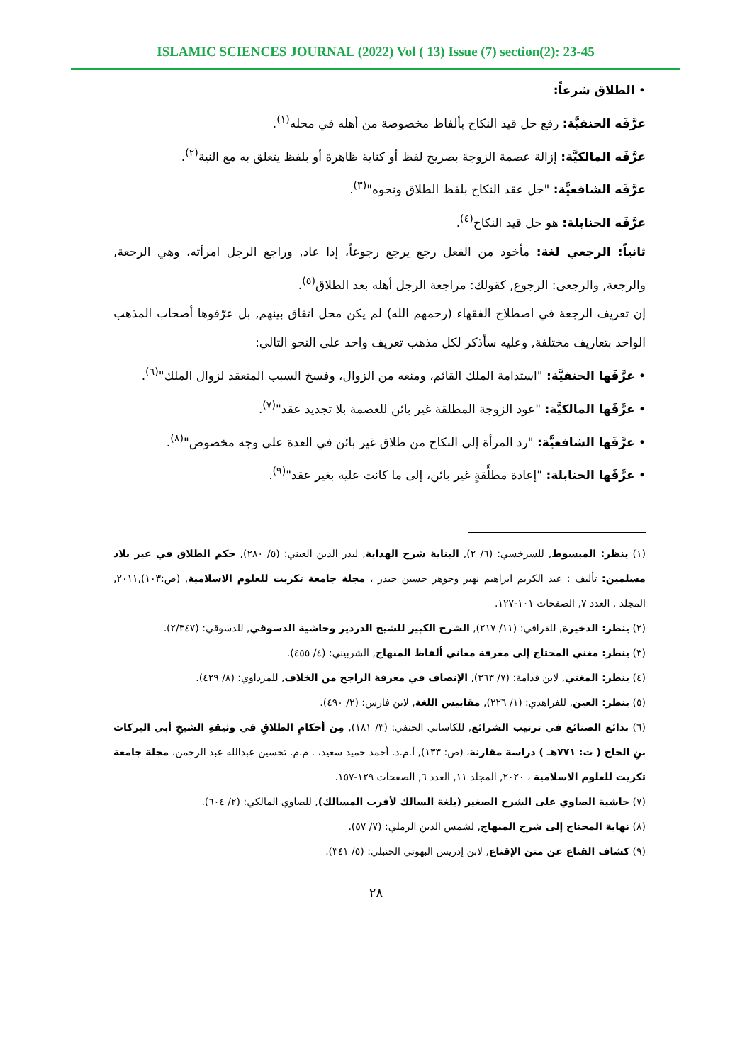ISLAMIC SCIENCES JOURNAL (2022) Vol ( 13) Issue (7) section(2): 23-45
• الطلاق شرعاً:
عرَّفَه الحنفيَّة: رفع حل قيد النكاح بألفاظ مخصوصة من أهله في محله<sup>(١)</sup>.
عرَّفَه المالكيَّة: إزالة عصمة الزوجة بصريح لفظ أو كناية ظاهرة أو بلفظ يتعلق به مع النية<sup>(٢)</sup>.
عرَّفَه الشافعيَّة: "حل عقد النكاح بلفظ الطلاق ونحوه"<sup>(٣)</sup>.
عرَّفَه الحنابلة: هو حل قيد النكاح<sup>(٤)</sup>.
ثانياً: الرجعي لغة: مأخوذ من الفعل رجع يرجع رجوعاً، إذا عاد, وراجع الرجل امرأته، وهي الرجعة, والرجعة, والرجعى: الرجوع, كقولك: مراجعة الرجل أهله بعد الطلاق<sup>(٥)</sup>.
إن تعريف الرجعة في اصطلاح الفقهاء (رحمهم الله) لم يكن محل اتفاق بينهم, بل عرّفوها أصحاب المذهب الواحد بتعاريف مختلفة, وعليه سأذكر لكل مذهب تعريف واحد على النحو التالي:
• عرَّفَها الحنفيَّة: "استدامة الملك القائم، ومنعه من الزوال، وفسخ السبب المنعقد لزوال الملك"<sup>(٦)</sup>.
• عرَّفَها المالكيَّة: "عود الزوجة المطلقة غير بائن للعصمة بلا تجديد عقد"<sup>(٧)</sup>.
• عرَّفَها الشافعيَّة: "رد المرأة إلى النكاح من طلاق غير بائن في العدة على وجه مخصوص"<sup>(٨)</sup>.
• عرَّفَها الحنابلة: "إعادة مطلَّقةٍ غير بائن، إلى ما كانت عليه بغير عقد"<sup>(٩)</sup>.
(١) ينظر: المبسوط, للسرخسي: (٦/ ٢), البناية شرح الهداية, لبدر الدين العيني: (٥/ ٢٨٠), حكم الطلاق في غير بلاد مسلمين: تأليف : عبد الكريم ابراهيم نهير وجوهر حسين حيدر ، مجلة جامعة تكريت للعلوم الاسلامية, (ص:١٠٣),٢٠١١, المجلد , العدد ٧, الصفحات ١٠١-١٢٧.
(٢) ينظر: الذخيرة, للقرافي: (١١/ ٢١٧), الشرح الكبير للشيخ الدردير وحاشية الدسوقي, للدسوقي: (٢/٣٤٧).
(٣) ينظر: مغني المحتاج إلى معرفة معاني ألفاظ المنهاج, الشربيني: (٤/ ٤٥٥).
(٤) ينظر: المغني, لابن قدامة: (٧/ ٣٦٣), الإنصاف في معرفة الراجح من الخلاف, للمرداوي: (٨/ ٤٢٩).
(٥) ينظر: العين, للفراهدي: (١/ ٢٢٦), مقاييس اللغة, لابن فارس: (٢/ ٤٩٠).
(٦) بدائع الصنائع في ترتيب الشرائع, للكاساني الحنفي: (٣/ ١٨١), مِن أحكامِ الطلاقِ في وثيقةِ الشيخِ أبي البركات بنِ الحاج ( ت: ٧٧١هـ ) دراسة مقارنة، (ص: ١٣٣), أ.م.د. أحمد حميد سعيد، . م.م. تحسين عبدالله عبد الرحمن، مجلة جامعة تكريت للعلوم الاسلامية ، ٢٠٢٠, المجلد ١١, العدد ٦, الصفحات ١٢٩-١٥٧.
(٧) حاشية الصاوي على الشرح الصغير (بلغة السالك لأقرب المسالك), للصاوي المالكي: (٢/ ٦٠٤).
(٨) نهاية المحتاج إلى شرح المنهاج, لشمس الدين الرملي: (٧/ ٥٧).
(٩) كشاف القناع عن متن الإقناع, لابن إدريس البهوتي الحنبلي: (٥/ ٣٤١).
٢٨